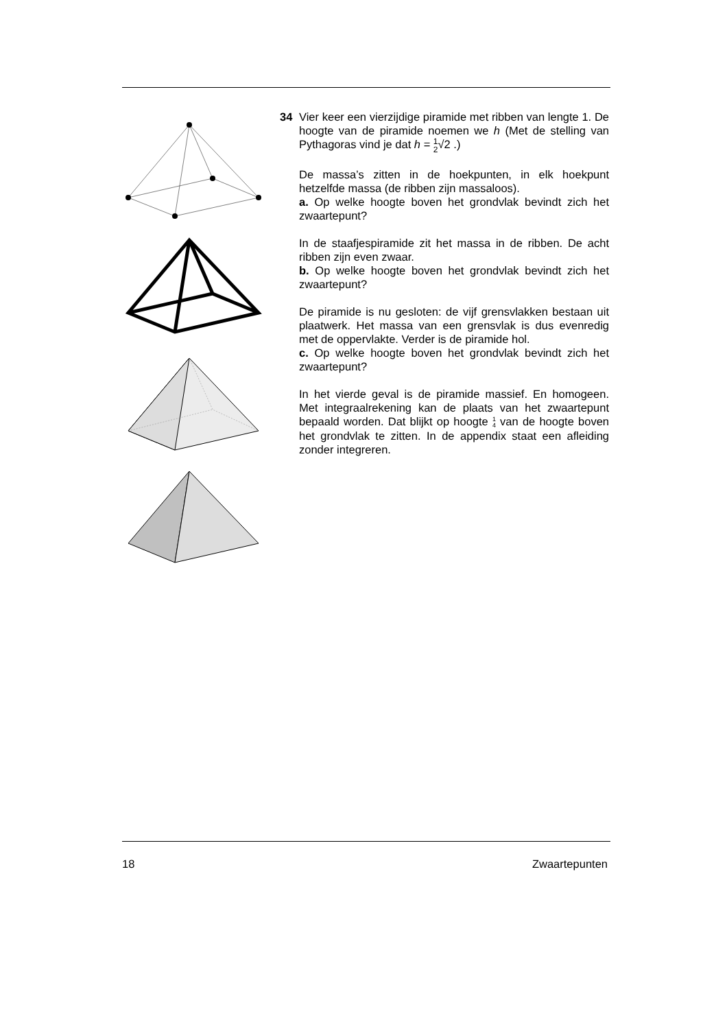34 Vier keer een vierzijdige piramide met ribben van lengte 1. De hoogte van de piramide noemen we h (Met de stelling van Pythagoras vind je dat h = 1 2√2 .)
De massa’s zitten in de hoekpunten, in elk hoekpunt hetzelfde massa (de ribben zijn massaloos).
a. Op welke hoogte boven het grondvlak bevindt zich het zwaartepunt?
In de staafjespiramide zit het massa in de ribben. De acht ribben zijn even zwaar.
b. Op welke hoogte boven het grondvlak bevindt zich het zwaartepunt?
De piramide is nu gesloten: de vijf grensvlakken bestaan uit plaatwerk. Het massa van een grensvlak is dus evenredig met de oppervlakte. Verder is de piramide hol.
c. Op welke hoogte boven het grondvlak bevindt zich het zwaartepunt?
In het vierde geval is de piramide massief. En homogeen. Met integraalrekening kan de plaats van het zwaartepunt bepaald worden. Dat blijkt op hoogte 1 4 van de hoogte boven het grondvlak te zitten. In de appendix staat een afleiding zonder integreren.
18 Zwaartepunten